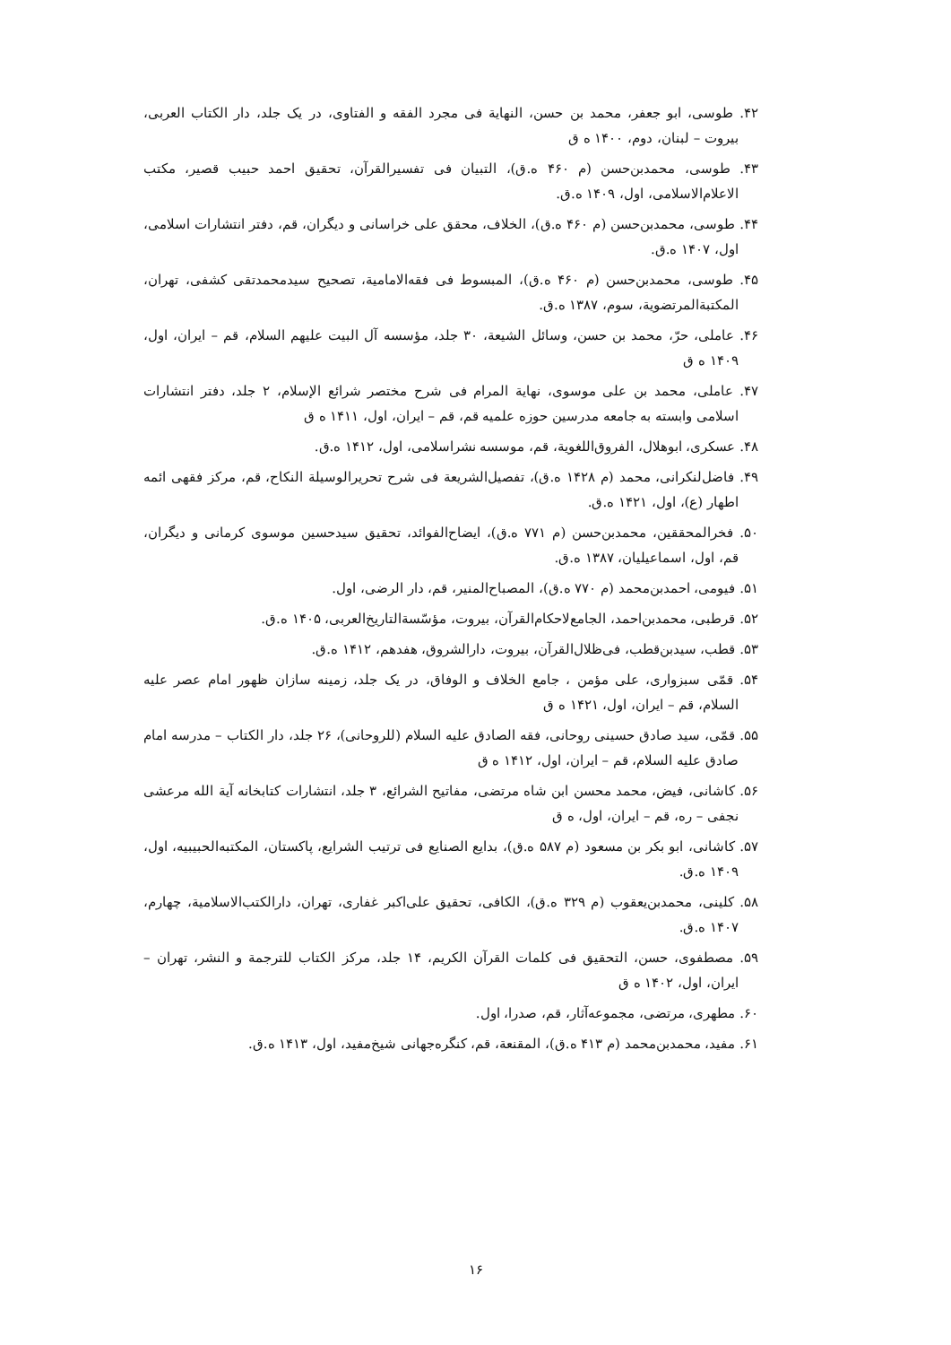۴۲. طوسی، ابو جعفر، محمد بن حسن، النهایة فی مجرد الفقه و الفتاوی، در یک جلد، دار الکتاب العربی، بیروت – لبنان، دوم، ۱۴۰۰ ه ق
۴۳. طوسی، محمدبن‌حسن (م ۴۶۰ ه.ق)، التبیان فی تفسیرالقرآن، تحقیق احمد حبیب قصیر، مکتب الاعلام‌الاسلامی، اول، ۱۴۰۹ ه.ق.
۴۴. طوسی، محمدبن‌حسن (م ۴۶۰ ه.ق)، الخلاف، محقق علی خراسانی و دیگران، قم، دفتر انتشارات اسلامی، اول، ۱۴۰۷ ه.ق.
۴۵. طوسی، محمدبن‌حسن (م ۴۶۰ ه.ق)، المبسوط فی فقه‌الامامیة، تصحیح سیدمحمدتقی کشفی، تهران، المکتبةالمرتضویة، سوم، ۱۳۸۷ ه.ق.
۴۶. عاملی، حرّ، محمد بن حسن، وسائل الشیعة، ۳۰ جلد، مؤسسه آل البیت علیهم السلام، قم – ایران، اول، ۱۴۰۹ ه ق
۴۷. عاملی، محمد بن علی موسوی، نهایة المرام فی شرح مختصر شرائع الإسلام، ۲ جلد، دفتر انتشارات اسلامی وابسته به جامعه مدرسین حوزه علمیه قم، قم – ایران، اول، ۱۴۱۱ ه ق
۴۸. عسکری، ابوهلال، الفروق‌اللغویة، قم، موسسه نشراسلامی، اول، ۱۴۱۲ ه.ق.
۴۹. فاضل‌لنکرانی، محمد (م ۱۴۲۸ ه.ق)، تفصیل‌الشریعة فی شرح تحریرالوسیلة النکاح، قم، مرکز فقهی ائمه اطهار (ع)، اول، ۱۴۲۱ ه.ق.
۵۰. فخرالمحققین، محمدبن‌حسن (م ۷۷۱ ه.ق)، ایضاح‌الفوائد، تحقیق سیدحسین موسوی کرمانی و دیگران، قم، اول، اسماعیلیان، ۱۳۸۷ ه.ق.
۵۱. فیومی، احمدبن‌محمد (م ۷۷۰ ه.ق)، المصباح‌المنیر، قم، دار الرضی، اول.
۵۲. قرطبی، محمدبن‌احمد، الجامع‌لاحکام‌القرآن، بیروت، مؤسّسةالتاریخ‌العربی، ۱۴۰۵ ه.ق.
۵۳. قطب، سیدبن‌قطب، فی‌ظلال‌القرآن، بیروت، دارالشروق، هفدهم، ۱۴۱۲ ه.ق.
۵۴. قمّی سبزواری، علی مؤمن ، جامع الخلاف و الوفاق، در یک جلد، زمینه سازان ظهور امام عصر علیه السلام، قم – ایران، اول، ۱۴۲۱ ه ق
۵۵. قمّی، سید صادق حسینی روحانی، فقه الصادق علیه السلام (للروحانی)، ۲۶ جلد، دار الکتاب – مدرسه امام صادق علیه السلام، قم – ایران، اول، ۱۴۱۲ ه ق
۵۶. کاشانی، فیض، محمد محسن ابن شاه مرتضی، مفاتیح الشرائع، ۳ جلد، انتشارات کتابخانه آیة الله مرعشی نجفی – ره، قم – ایران، اول، ه ق
۵۷. کاشانی، ابو بکر بن مسعود (م ۵۸۷ ه.ق)، بدایع الصنایع فی ترتیب الشرایع، پاکستان، المکتبه‌الحبیبیه، اول، ۱۴۰۹ ه.ق.
۵۸. کلینی، محمدبن‌یعقوب (م ۳۲۹ ه.ق)، الکافی، تحقیق علی‌اکبر غفاری، تهران، دارالکتب‌الاسلامیة، چهارم، ۱۴۰۷ ه.ق.
۵۹. مصطفوی، حسن، التحقیق فی کلمات القرآن الکریم، ۱۴ جلد، مرکز الکتاب للترجمة و النشر، تهران – ایران، اول، ۱۴۰۲ ه ق
۶۰. مطهری، مرتضی، مجموعه‌آثار، قم، صدرا، اول.
۶۱. مفید، محمدبن‌محمد (م ۴۱۳ ه.ق)، المقنعة، قم، کنگره‌جهانی شیخ‌مفید، اول، ۱۴۱۳ ه.ق.
۱۶